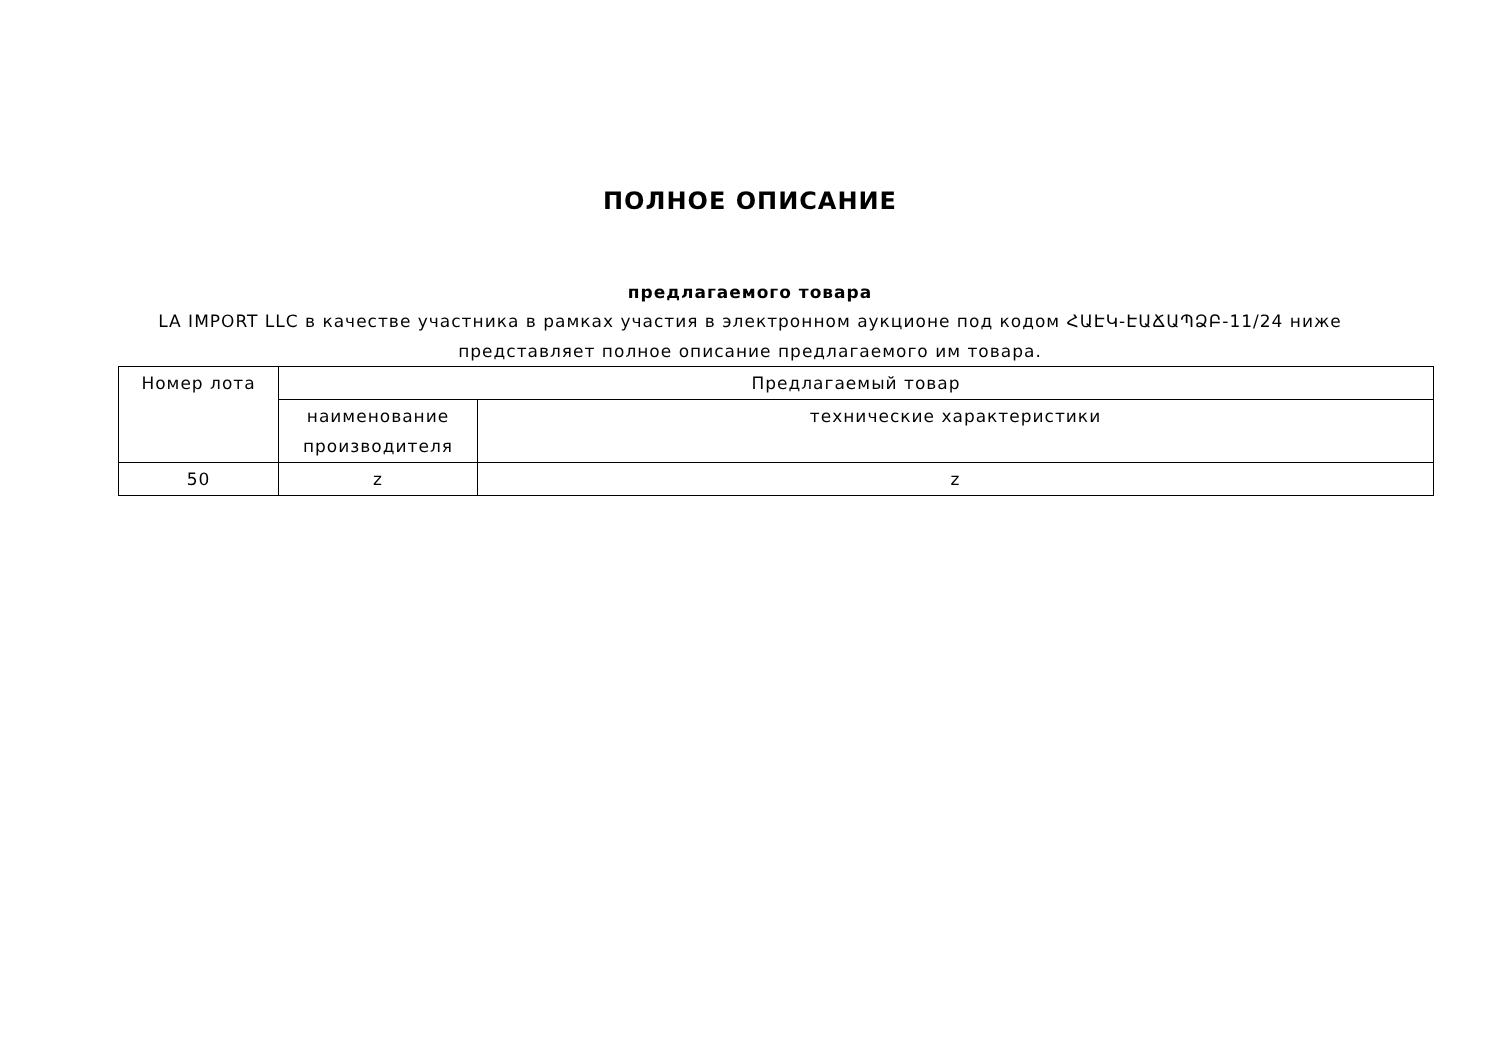ПОЛНОЕ ОПИСАНИЕ
предлагаемого товара
LA IMPORT LLC в качестве участника в рамках участия в электронном аукционе под кодом ՀԱԷԿ-ԷԱՃԱՊՁԲ-11/24 ниже представляет полное описание предлагаемого им товара.
| Номер лота | Предлагаемый товар | |
| --- | --- | --- |
| | наименование производителя | технические характеристики |
| 50 | z | z |